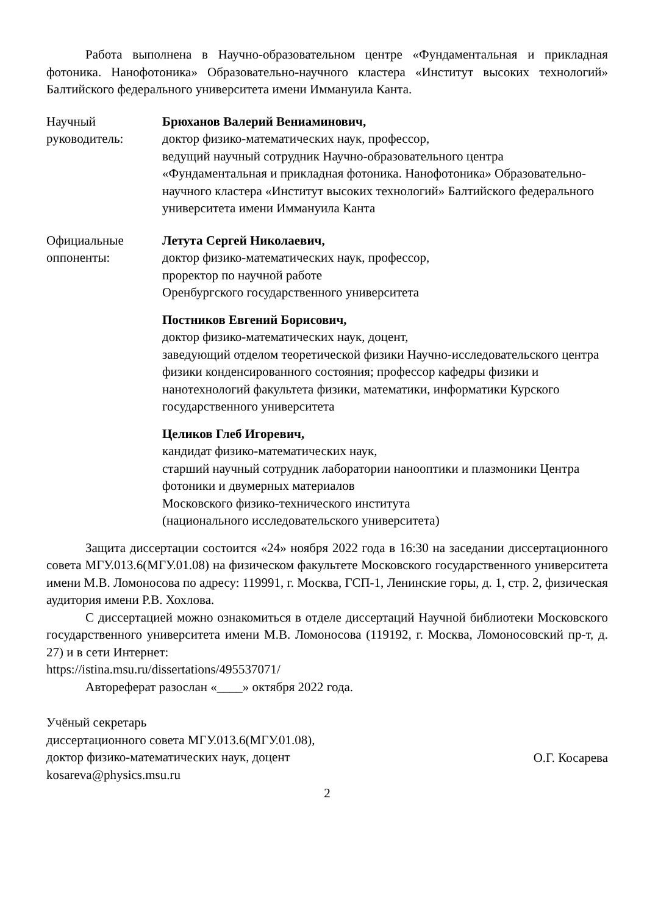Работа выполнена в Научно-образовательном центре «Фундаментальная и прикладная фотоника. Нанофотоника» Образовательно-научного кластера «Институт высоких технологий» Балтийского федерального университета имени Иммануила Канта.
Научный
руководитель:
Брюханов Валерий Вениаминович,
доктор физико-математических наук, профессор,
ведущий научный сотрудник Научно-образовательного центра «Фундаментальная и прикладная фотоника. Нанофотоника» Образовательно-научного кластера «Институт высоких технологий» Балтийского федерального университета имени Иммануила Канта
Официальные
оппоненты:
Летута Сергей Николаевич,
доктор физико-математических наук, профессор,
проректор по научной работе
Оренбургского государственного университета
Постников Евгений Борисович,
доктор физико-математических наук, доцент,
заведующий отделом теоретической физики Научно-исследовательского центра физики конденсированного состояния; профессор кафедры физики и нанотехнологий факультета физики, математики, информатики Курского государственного университета
Целиков Глеб Игоревич,
кандидат физико-математических наук,
старший научный сотрудник лаборатории нанооптики и плазмоники Центра фотоники и двумерных материалов
Московского физико-технического института
(национального исследовательского университета)
Защита диссертации состоится «24» ноября 2022 года в 16:30 на заседании диссертационного совета МГУ.013.6(МГУ.01.08) на физическом факультете Московского государственного университета имени М.В. Ломоносова по адресу: 119991, г. Москва, ГСП-1, Ленинские горы, д. 1, стр. 2, физическая аудитория имени Р.В. Хохлова.
С диссертацией можно ознакомиться в отделе диссертаций Научной библиотеки Московского государственного университета имени М.В. Ломоносова (119192, г. Москва, Ломоносовский пр-т, д. 27) и в сети Интернет:
https://istina.msu.ru/dissertations/495537071/
Автореферат разослан «____» октября 2022 года.
Учёный секретарь
диссертационного совета МГУ.013.6(МГУ.01.08),
доктор физико-математических наук, доцент
kosareva@physics.msu.ru
О.Г. Косарева
2